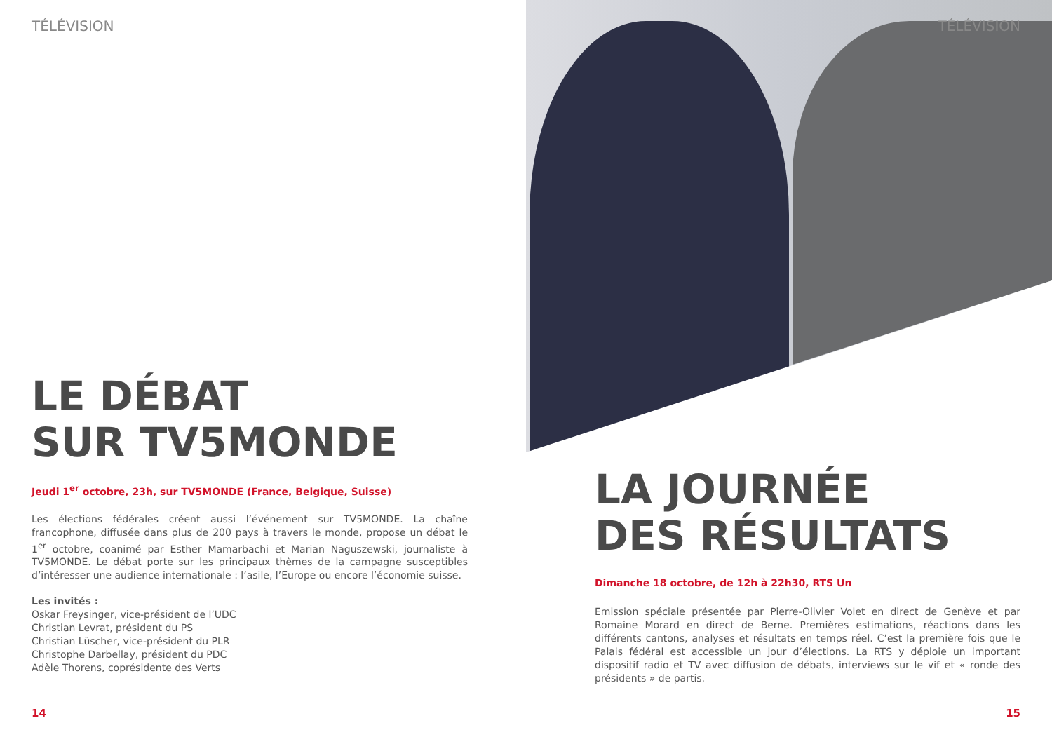TÉLÉVISION
LE DÉBAT
SUR TV5MONDE
Jeudi 1<sup>er</sup> octobre, 23h, sur TV5MONDE (France, Belgique, Suisse)
Les élections fédérales créent aussi l’événement sur TV5MONDE. La chaîne francophone, diffusée dans plus de 200 pays à travers le monde, propose un débat le 1<sup>er</sup> octobre, coanimé par Esther Mamarbachi et Marian Naguszewski, journaliste à TV5MONDE. Le débat porte sur les principaux thèmes de la campagne susceptibles d’intéresser une audience internationale : l’asile, l’Europe ou encore l’économie suisse.
Les invités :
Oskar Freysinger, vice-président de l’UDC
Christian Levrat, président du PS
Christian Lüscher, vice-président du PLR
Christophe Darbellay, président du PDC
Adèle Thorens, coprésidente des Verts
14
TÉLÉVISION
LA JOURNÉE
DES RÉSULTATS
Dimanche 18 octobre, de 12h à 22h30, RTS Un
Emission spéciale présentée par Pierre-Olivier Volet en direct de Genève et par Romaine Morard en direct de Berne. Premières estimations, réactions dans les différents cantons, analyses et résultats en temps réel. C’est la première fois que le Palais fédéral est accessible un jour d’élections. La RTS y déploie un important dispositif radio et TV avec diffusion de débats, interviews sur le vif et « ronde des présidents » de partis.
15